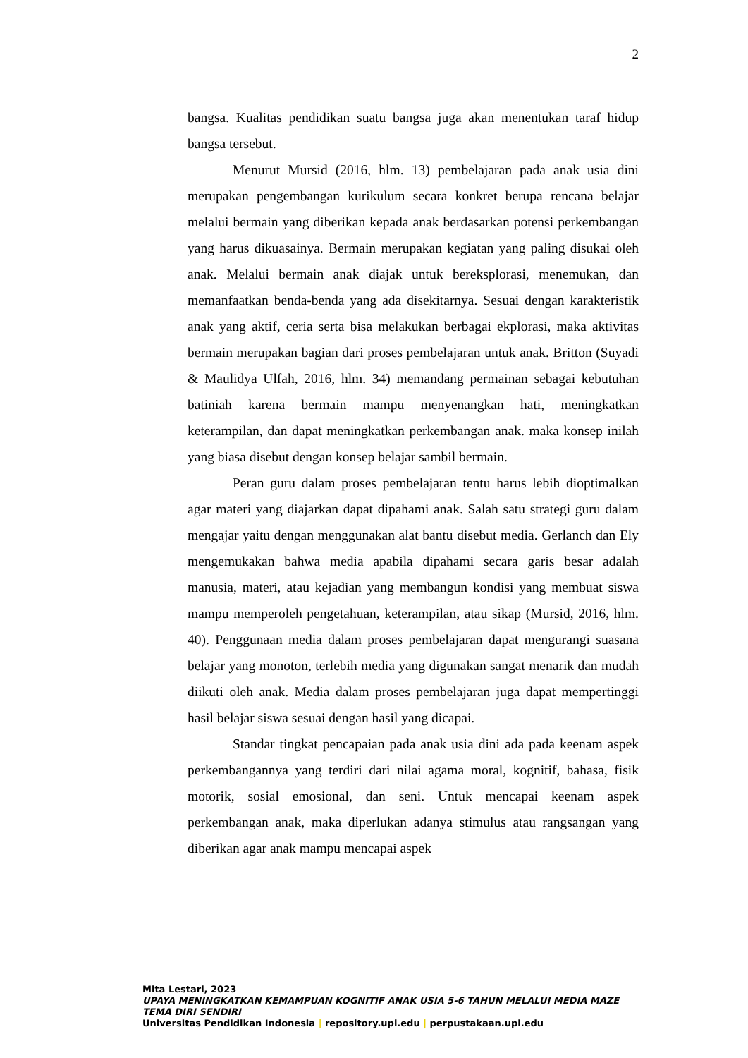2
bangsa. Kualitas pendidikan suatu bangsa juga akan menentukan taraf hidup bangsa tersebut.
Menurut Mursid (2016, hlm. 13) pembelajaran pada anak usia dini merupakan pengembangan kurikulum secara konkret berupa rencana belajar melalui bermain yang diberikan kepada anak berdasarkan potensi perkembangan yang harus dikuasainya. Bermain merupakan kegiatan yang paling disukai oleh anak. Melalui bermain anak diajak untuk bereksplorasi, menemukan, dan memanfaatkan benda-benda yang ada disekitarnya. Sesuai dengan karakteristik anak yang aktif, ceria serta bisa melakukan berbagai ekplorasi, maka aktivitas bermain merupakan bagian dari proses pembelajaran untuk anak. Britton (Suyadi & Maulidya Ulfah, 2016, hlm. 34) memandang permainan sebagai kebutuhan batiniah karena bermain mampu menyenangkan hati, meningkatkan keterampilan, dan dapat meningkatkan perkembangan anak. maka konsep inilah yang biasa disebut dengan konsep belajar sambil bermain.
Peran guru dalam proses pembelajaran tentu harus lebih dioptimalkan agar materi yang diajarkan dapat dipahami anak. Salah satu strategi guru dalam mengajar yaitu dengan menggunakan alat bantu disebut media. Gerlanch dan Ely mengemukakan bahwa media apabila dipahami secara garis besar adalah manusia, materi, atau kejadian yang membangun kondisi yang membuat siswa mampu memperoleh pengetahuan, keterampilan, atau sikap (Mursid, 2016, hlm. 40). Penggunaan media dalam proses pembelajaran dapat mengurangi suasana belajar yang monoton, terlebih media yang digunakan sangat menarik dan mudah diikuti oleh anak. Media dalam proses pembelajaran juga dapat mempertinggi hasil belajar siswa sesuai dengan hasil yang dicapai.
Standar tingkat pencapaian pada anak usia dini ada pada keenam aspek perkembangannya yang terdiri dari nilai agama moral, kognitif, bahasa, fisik motorik, sosial emosional, dan seni. Untuk mencapai keenam aspek perkembangan anak, maka diperlukan adanya stimulus atau rangsangan yang diberikan agar anak mampu mencapai aspek
Mita Lestari, 2023
UPAYA MENINGKATKAN KEMAMPUAN KOGNITIF ANAK USIA 5-6 TAHUN MELALUI MEDIA MAZE TEMA DIRI SENDIRI
Universitas Pendidikan Indonesia | repository.upi.edu | perpustakaan.upi.edu